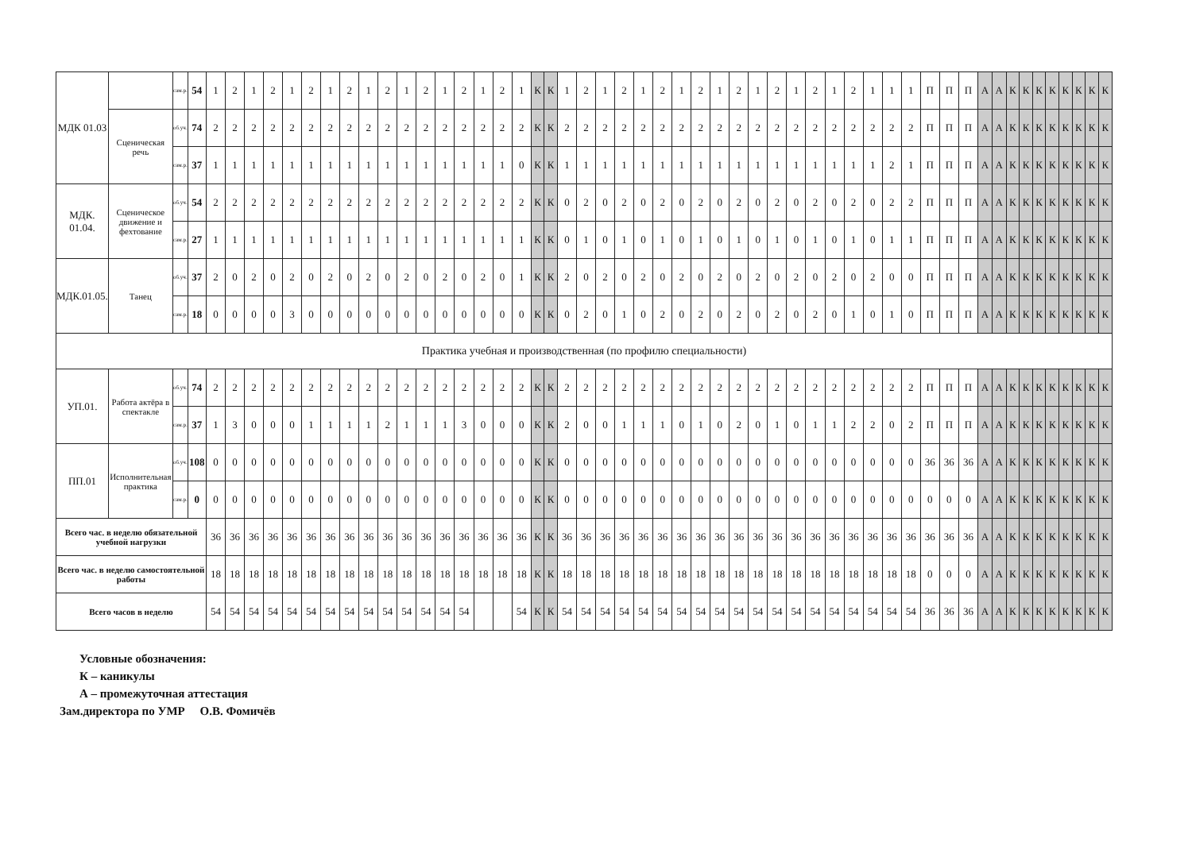| МДК 01.03 | | сам.р. | 54 | 1 | 2 | 1 | 2 | 1 | 2 | 1 | 2 | 1 | 2 | 1 | 2 | 1 | 2 | 1 | 2 | 1 | К | К | 1 | 2 | 1 | 2 | 1 | 2 | 1 | 2 | 1 | 2 | 1 | 2 | 1 | 2 | 1 | 2 | 1 | 1 | 1 | П | П | П | А | А | К | К | К | К | К | К | К | К |
| | Сценическая речь | об.уч. | 74 | 2 | 2 | 2 | 2 | 2 | 2 | 2 | 2 | 2 | 2 | 2 | 2 | 2 | 2 | 2 | 2 | 2 | К | К | 2 | 2 | 2 | 2 | 2 | 2 | 2 | 2 | 2 | 2 | 2 | 2 | 2 | 2 | 2 | 2 | 2 | 2 | 2 | П | П | П | А | А | К | К | К | К | К | К | К | К |
| | | сам.р. | 37 | 1 | 1 | 1 | 1 | 1 | 1 | 1 | 1 | 1 | 1 | 1 | 1 | 1 | 1 | 1 | 1 | 0 | К | К | 1 | 1 | 1 | 1 | 1 | 1 | 1 | 1 | 1 | 1 | 1 | 1 | 1 | 1 | 1 | 1 | 1 | 2 | 1 | П | П | П | А | А | К | К | К | К | К | К | К | К |
| МДК. 01.04. | Сценическое движение и фехтование | об.уч. | 54 | 2 | 2 | 2 | 2 | 2 | 2 | 2 | 2 | 2 | 2 | 2 | 2 | 2 | 2 | 2 | 2 | 2 | К | К | 0 | 2 | 0 | 2 | 0 | 2 | 0 | 2 | 0 | 2 | 0 | 2 | 0 | 2 | 0 | 2 | 0 | 2 | 2 | П | П | П | А | А | К | К | К | К | К | К | К | К |
| | | сам.р. | 27 | 1 | 1 | 1 | 1 | 1 | 1 | 1 | 1 | 1 | 1 | 1 | 1 | 1 | 1 | 1 | 1 | 1 | К | К | 0 | 1 | 0 | 1 | 0 | 1 | 0 | 1 | 0 | 1 | 0 | 1 | 0 | 1 | 0 | 1 | 0 | 1 | 1 | П | П | П | А | А | К | К | К | К | К | К | К | К |
| МДК.01.05. | Танец | об.уч. | 37 | 2 | 0 | 2 | 0 | 2 | 0 | 2 | 0 | 2 | 0 | 2 | 0 | 2 | 0 | 2 | 0 | 1 | К | К | 2 | 0 | 2 | 0 | 2 | 0 | 2 | 0 | 2 | 0 | 2 | 0 | 2 | 0 | 2 | 0 | 2 | 0 | 0 | П | П | П | А | А | К | К | К | К | К | К | К | К |
| | | сам.р. | 18 | 0 | 0 | 0 | 0 | 3 | 0 | 0 | 0 | 0 | 0 | 0 | 0 | 0 | 0 | 0 | 0 | 0 | К | К | 0 | 2 | 0 | 1 | 0 | 2 | 0 | 2 | 0 | 2 | 0 | 2 | 0 | 2 | 0 | 1 | 0 | 1 | 0 | П | П | П | А | А | К | К | К | К | К | К | К | К |
| Практика учебная и производственная (по профилю специальности) | | | | | | | | | | | | | | | | | | | | | | | | | | | | | | | | | | | | | | | | | | | | | | | | | | | | | | |
| УП.01. | Работа актёра в спектакле | об.уч. | 74 | 2 | 2 | 2 | 2 | 2 | 2 | 2 | 2 | 2 | 2 | 2 | 2 | 2 | 2 | 2 | 2 | 2 | К | К | 2 | 2 | 2 | 2 | 2 | 2 | 2 | 2 | 2 | 2 | 2 | 2 | 2 | 2 | 2 | 2 | 2 | 2 | 2 | П | П | П | А | А | К | К | К | К | К | К | К | К |
| | | сам.р. | 37 | 1 | 3 | 0 | 0 | 0 | 1 | 1 | 1 | 1 | 2 | 1 | 1 | 1 | 3 | 0 | 0 | 0 | К | К | 2 | 0 | 0 | 1 | 1 | 1 | 0 | 1 | 0 | 2 | 0 | 1 | 0 | 1 | 1 | 2 | 2 | 0 | 2 | П | П | П | А | А | К | К | К | К | К | К | К | К |
| ПП.01 | Исполнительная практика | об.уч. | 108 | 0 | 0 | 0 | 0 | 0 | 0 | 0 | 0 | 0 | 0 | 0 | 0 | 0 | 0 | 0 | 0 | 0 | К | К | 0 | 0 | 0 | 0 | 0 | 0 | 0 | 0 | 0 | 0 | 0 | 0 | 0 | 0 | 0 | 0 | 0 | 0 | 0 | 36 | 36 | 36 | А | А | К | К | К | К | К | К | К | К |
| | | сам.р. | 0 | 0 | 0 | 0 | 0 | 0 | 0 | 0 | 0 | 0 | 0 | 0 | 0 | 0 | 0 | 0 | 0 | 0 | К | К | 0 | 0 | 0 | 0 | 0 | 0 | 0 | 0 | 0 | 0 | 0 | 0 | 0 | 0 | 0 | 0 | 0 | 0 | 0 | 0 | 0 | 0 | А | А | К | К | К | К | К | К | К | К |
| Всего час. в неделю обязательной учебной нагрузки | | | | 36 | 36 | 36 | 36 | 36 | 36 | 36 | 36 | 36 | 36 | 36 | 36 | 36 | 36 | 36 | 36 | 36 | К | К | 36 | 36 | 36 | 36 | 36 | 36 | 36 | 36 | 36 | 36 | 36 | 36 | 36 | 36 | 36 | 36 | 36 | 36 | 36 | 36 | 36 | 36 | А | А | К | К | К | К | К | К | К | К |
| Всего час. в неделю самостоятельной работы | | | | 18 | 18 | 18 | 18 | 18 | 18 | 18 | 18 | 18 | 18 | 18 | 18 | 18 | 18 | 18 | 18 | 18 | К | К | 18 | 18 | 18 | 18 | 18 | 18 | 18 | 18 | 18 | 18 | 18 | 18 | 18 | 18 | 18 | 18 | 18 | 18 | 18 | 0 | 0 | 0 | А | А | К | К | К | К | К | К | К | К |
| Всего часов в неделю | | | | 54 | 54 | 54 | 54 | 54 | 54 | 54 | 54 | 54 | 54 | 54 | 54 | 54 | 54 | | | 54 | К | К | 54 | 54 | 54 | 54 | 54 | 54 | 54 | 54 | 54 | 54 | 54 | 54 | 54 | 54 | 54 | 54 | 54 | 54 | 54 | 36 | 36 | 36 | А | А | К | К | К | К | К | К | К | К |
Условные обозначения:
К – каникулы
А – промежуточная аттестация
Зам.директора по УМР О.В. Фомичёв